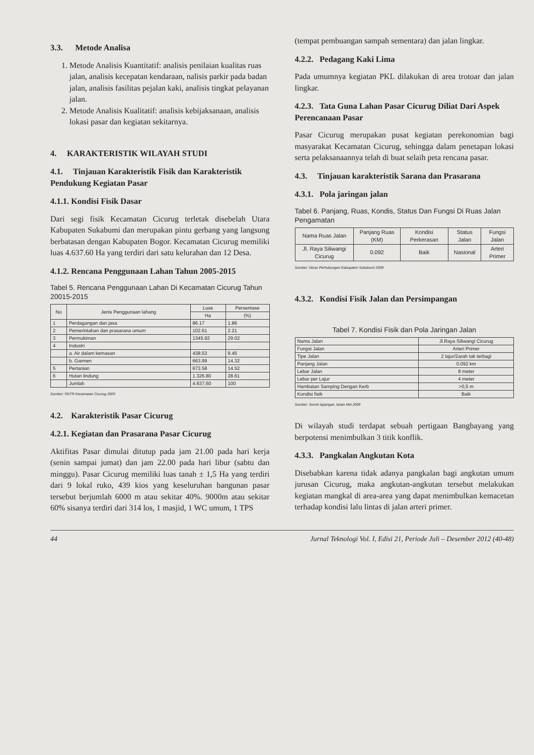3.3. Metode Analisa
1. Metode Analisis Kuantitatif: analisis penilaian kualitas ruas jalan, analisis kecepatan kendaraan, nalisis parkir pada badan jalan, analisis fasilitas pejalan kaki, analisis tingkat pelayanan jalan.
2. Metode Analisis Kualitatif: analisis kebijaksanaan, analisis lokasi pasar dan kegiatan sekitarnya.
4. KARAKTERISTIK WILAYAH STUDI
4.1. Tinjauan Karakteristik Fisik dan Karakteristik Pendukung Kegiatan Pasar
4.1.1. Kondisi Fisik Dasar
Dari segi fisik Kecamatan Cicurug terletak disebelah Utara Kabupaten Sukabumi dan merupakan pintu gerbang yang langsung berbatasan dengan Kabupaten Bogor. Kecamatan Cicurug memiliki luas 4.637.60 Ha yang terdiri dari satu kelurahan dan 12 Desa.
4.1.2. Rencana Penggunaan Lahan Tahun 2005-2015
Tabel 5. Rencana Penggunaan Lahan Di Kecamatan Cicurug Tahun 20015-2015
| No | Jenis Penggunaan lahang | Luas | Persentase |
| --- | --- | --- | --- |
| | | Ha | (%) |
| 1 | Perdagangan dan jasa | 86.17 | 1.86 |
| 2 | Pemerintahan dan prasarana umum | 102.61 | 2.21 |
| 3 | Permukiman | 1345.92 | 29.02 |
| 4 | Industri | | |
| | a. Air dalam kemasan | 438.53 | 9.45 |
| | b. Garmen | 663.99 | 14.32 |
| 5 | Pertanian | 673.58 | 14.52 |
| 6 | Hutan lindung | 1.326.80 | 28.61 |
| | Jumlah | 4.637,60 | 100 |
Sumber: RDTR Kecamatan Cicurug 2005
4.2. Karakteristik Pasar Cicurug
4.2.1. Kegiatan dan Prasarana Pasar Cicurug
Aktifitas Pasar dimulai ditutup pada jam 21.00 pada hari kerja (senin sampai jumat) dan jam 22.00 pada hari libur (sabtu dan minggu). Pasar Cicurug memiliki luas tanah ± 1,5 Ha yang terdiri dari 9 lokal ruko, 439 kios yang keseluruhan bangunan pasar tersebut berjumlah 6000 m atau sekitar 40%. 9000m atau sekitar 60% sisanya terdiri dari 314 los, 1 masjid, 1 WC umum, 1 TPS
(tempat pembuangan sampah sementara) dan jalan lingkar.
4.2.2. Pedagang Kaki Lima
Pada umumnya kegiatan PKL dilakukan di area trotoar dan jalan lingkar.
4.2.3. Tata Guna Lahan Pasar Cicurug Diliat Dari Aspek Perencanaan Pasar
Pasar Cicurug merupakan pusat kegiatan perekonomian bagi masyarakat Kecamatan Cicurug, sehingga dalam penetapan lokasi serta pelaksanaannya telah di buat selaih peta rencana pasar.
4.3. Tinjauan karakteristik Sarana dan Prasarana
4.3.1. Pola jaringan jalan
Tabel 6. Panjang, Ruas, Kondis, Status Dan Fungsi Di Ruas Jalan Pengamatan
| Nama Ruas Jalan | Panjang Ruas (KM) | Kondisi Perkerasan | Status Jalan | Fungsi Jalan |
| --- | --- | --- | --- | --- |
| Jl. Raya Siliwangi Cicurug | 0.092 | Baik | Nasional | Arteri Primer |
Sumber: Dinas Perhubungan Kabupaten Sukabumi 2009
4.3.2. Kondisi Fisik Jalan dan Persimpangan
Tabel 7. Kondisi Fisik dan Pola Jaringan Jalan
| Nama Jalan | Jl.Raya Siliwangi Cicurug |
| --- | --- |
| Fungsi Jalan | Arteri Primer |
| Tipe Jalan | 2 lajur/2arah tak terbagi |
| Panjang Jalan | 0.092 km |
| Lebar Jalan | 8 meter |
| Lebar per Lajur | 4 meter |
| Hambatan Samping Dengan Kerb | >0,5 m |
| Kondisi fisik | Baik |
Sumber: Survei lapangan, bulan Mei 2009
Di wilayah studi terdapat sebuah pertigaan Bangbayang yang berpotensi menimbulkan 3 titik konflik.
4.3.3. Pangkalan Angkutan Kota
Disebabkan karena tidak adanya pangkalan bagi angkutan umum jurusan Cicurug, maka angkutan-angkutan tersebut melakukan kegiatan mangkal di area-area yang dapat menimbulkan kemacetan terhadap kondisi lalu lintas di jalan arteri primer.
44 Jurnal Teknologi Vol. I, Edisi 21, Periode Juli – Desember 2012 (40-48)